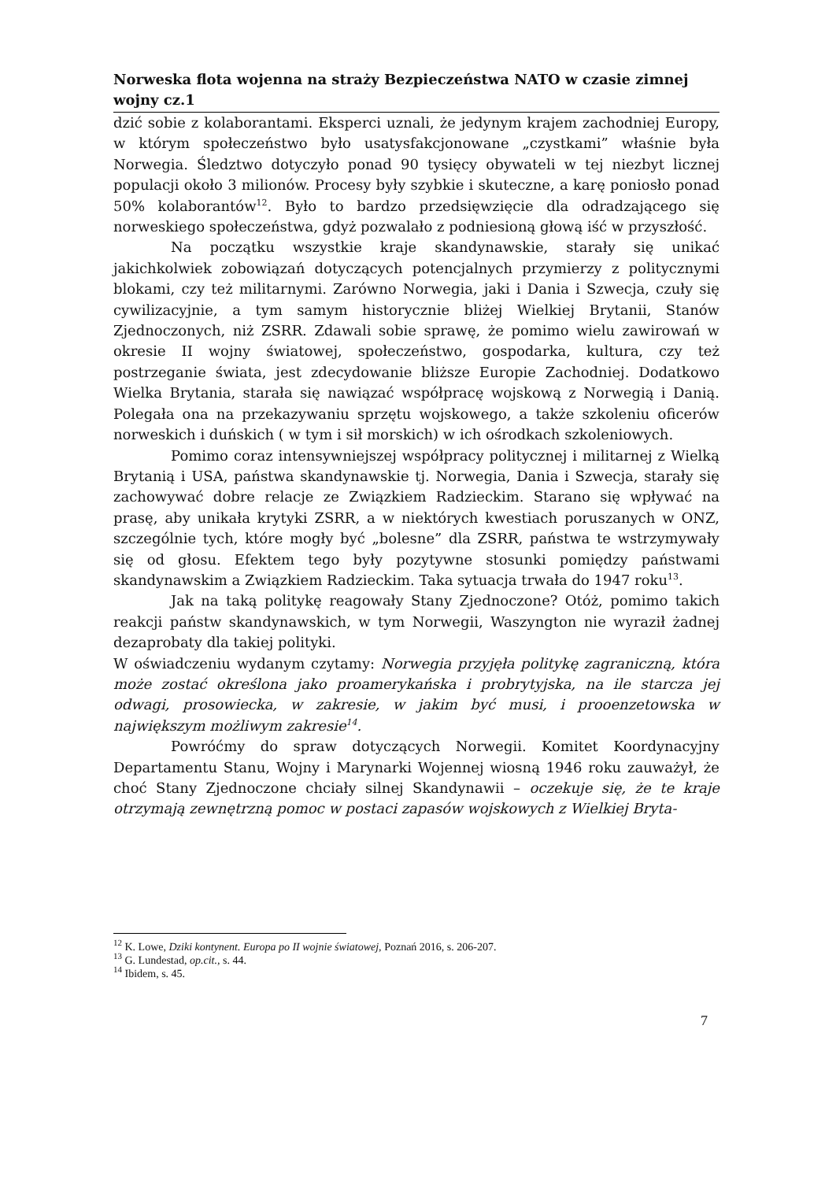Norweska flota wojenna na straży Bezpieczeństwa NATO w czasie zimnej wojny cz.1
dzić sobie z kolaborantami. Eksperci uznali, że jedynym krajem zachodniej Europy, w którym społeczeństwo było usatysfakcjonowane „czystkami” właśnie była Norwegia. Śledztwo dotyczyło ponad 90 tysięcy obywateli w tej niezbyt licznej populacji około 3 milionów. Procesy były szybkie i skuteczne, a karę poniosło ponad 50% kolaborantów<sup>12</sup>. Było to bardzo przedsięwzięcie dla odradzającego się norweskiego społeczeństwa, gdyż pozwalało z podniesioną głową iść w przyszłość.
Na początku wszystkie kraje skandynawskie, starały się unikać jakichkolwiek zobowiązań dotyczących potencjalnych przymierzy z politycznymi blokami, czy też militarnymi. Zarówno Norwegia, jaki i Dania i Szwecja, czuły się cywilizacyjnie, a tym samym historycznie bliżej Wielkiej Brytanii, Stanów Zjednoczonych, niż ZSRR. Zdawali sobie sprawę, że pomimo wielu zawirowań w okresie II wojny światowej, społeczeństwo, gospodarka, kultura, czy też postrzeganie świata, jest zdecydowanie bliższe Europie Zachodniej. Dodatkowo Wielka Brytania, starała się nawiązać współpracę wojskową z Norwegią i Danią. Polegała ona na przekazywaniu sprzętu wojskowego, a także szkoleniu oficerów norweskich i duńskich ( w tym i sił morskich) w ich ośrodkach szkoleniowych.
Pomimo coraz intensywniejszej współpracy politycznej i militarnej z Wielką Brytanią i USA, państwa skandynawskie tj. Norwegia, Dania i Szwecja, starały się zachowywać dobre relacje ze Związkiem Radzieckim. Starano się wpływać na prasę, aby unikała krytyki ZSRR, a w niektórych kwestiach poruszanych w ONZ, szczególnie tych, które mogły być „bolesne” dla ZSRR, państwa te wstrzymywały się od głosu. Efektem tego były pozytywne stosunki pomiędzy państwami skandynawskim a Związkiem Radzieckim. Taka sytuacja trwała do 1947 roku<sup>13</sup>.
Jak na taką politykę reagowały Stany Zjednoczone? Otóż, pomimo takich reakcji państw skandynawskich, w tym Norwegii, Waszyngton nie wyraził żadnej dezaprobaty dla takiej polityki.
W oświadczeniu wydanym czytamy: Norwegia przyjęła politykę zagraniczną, która może zostać określona jako proamerykańska i probrytyjska, na ile starcza jej odwagi, prosowiecka, w zakresie, w jakim być musi, i prooenzetowska w największym możliwym zakresie<sup>14</sup>.
Powróćmy do spraw dotyczących Norwegii. Komitet Koordynacyjny Departamentu Stanu, Wojny i Marynarki Wojennej wiosną 1946 roku zauważył, że choć Stany Zjednoczone chciały silnej Skandynawii – oczekuje się, że te kraje otrzymają zewnętrzną pomoc w postaci zapasów wojskowych z Wielkiej Bryta-
<sup>12</sup> K. Lowe, Dziki kontynent. Europa po II wojnie światowej, Poznań 2016, s. 206-207.
<sup>13</sup> G. Lundestad, op.cit., s. 44.
<sup>14</sup> Ibidem, s. 45.
7